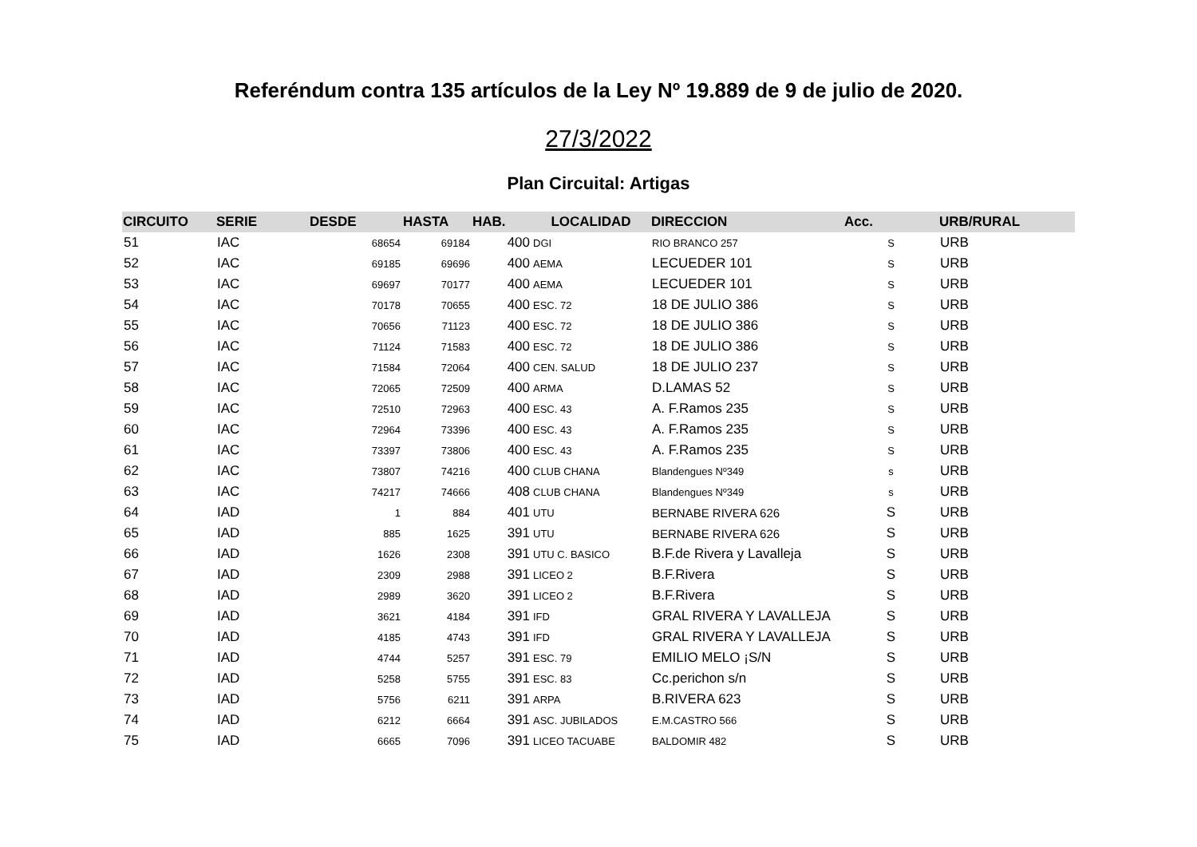Referéndum contra 135 artículos de la Ley Nº 19.889 de 9 de julio de 2020.
27/3/2022
Plan Circuital: Artigas
| CIRCUITO | SERIE | DESDE | HASTA | HAB. | LOCALIDAD | DIRECCION | Acc. | URB/RURAL |
| --- | --- | --- | --- | --- | --- | --- | --- | --- |
| 51 | IAC | 68654 | 69184 | 400 | DGI | RIO BRANCO 257 | S | URB |
| 52 | IAC | 69185 | 69696 | 400 | AEMA | LECUEDER 101 | S | URB |
| 53 | IAC | 69697 | 70177 | 400 | AEMA | LECUEDER 101 | S | URB |
| 54 | IAC | 70178 | 70655 | 400 | ESC. 72 | 18 DE JULIO 386 | S | URB |
| 55 | IAC | 70656 | 71123 | 400 | ESC. 72 | 18 DE JULIO 386 | S | URB |
| 56 | IAC | 71124 | 71583 | 400 | ESC. 72 | 18 DE JULIO 386 | S | URB |
| 57 | IAC | 71584 | 72064 | 400 | CEN. SALUD | 18 DE JULIO 237 | S | URB |
| 58 | IAC | 72065 | 72509 | 400 | ARMA | D.LAMAS 52 | S | URB |
| 59 | IAC | 72510 | 72963 | 400 | ESC. 43 | A. F.Ramos 235 | S | URB |
| 60 | IAC | 72964 | 73396 | 400 | ESC. 43 | A. F.Ramos 235 | S | URB |
| 61 | IAC | 73397 | 73806 | 400 | ESC. 43 | A. F.Ramos 235 | S | URB |
| 62 | IAC | 73807 | 74216 | 400 | CLUB CHANA | Blandengues Nº349 | s | URB |
| 63 | IAC | 74217 | 74666 | 408 | CLUB CHANA | Blandengues Nº349 | s | URB |
| 64 | IAD | 1 | 884 | 401 | UTU | BERNABE RIVERA 626 | S | URB |
| 65 | IAD | 885 | 1625 | 391 | UTU | BERNABE RIVERA 626 | S | URB |
| 66 | IAD | 1626 | 2308 | 391 | UTU C. BASICO | B.F.de Rivera y Lavalleja | S | URB |
| 67 | IAD | 2309 | 2988 | 391 | LICEO 2 | B.F.Rivera | S | URB |
| 68 | IAD | 2989 | 3620 | 391 | LICEO 2 | B.F.Rivera | S | URB |
| 69 | IAD | 3621 | 4184 | 391 | IFD | GRAL RIVERA Y LAVALLEJA | S | URB |
| 70 | IAD | 4185 | 4743 | 391 | IFD | GRAL RIVERA Y LAVALLEJA | S | URB |
| 71 | IAD | 4744 | 5257 | 391 | ESC. 79 | EMILIO MELO ¡S/N | S | URB |
| 72 | IAD | 5258 | 5755 | 391 | ESC. 83 | Cc.perichon s/n | S | URB |
| 73 | IAD | 5756 | 6211 | 391 | ARPA | B.RIVERA 623 | S | URB |
| 74 | IAD | 6212 | 6664 | 391 | ASC. JUBILADOS | E.M.CASTRO 566 | S | URB |
| 75 | IAD | 6665 | 7096 | 391 | LICEO TACUABE | BALDOMIR 482 | S | URB |